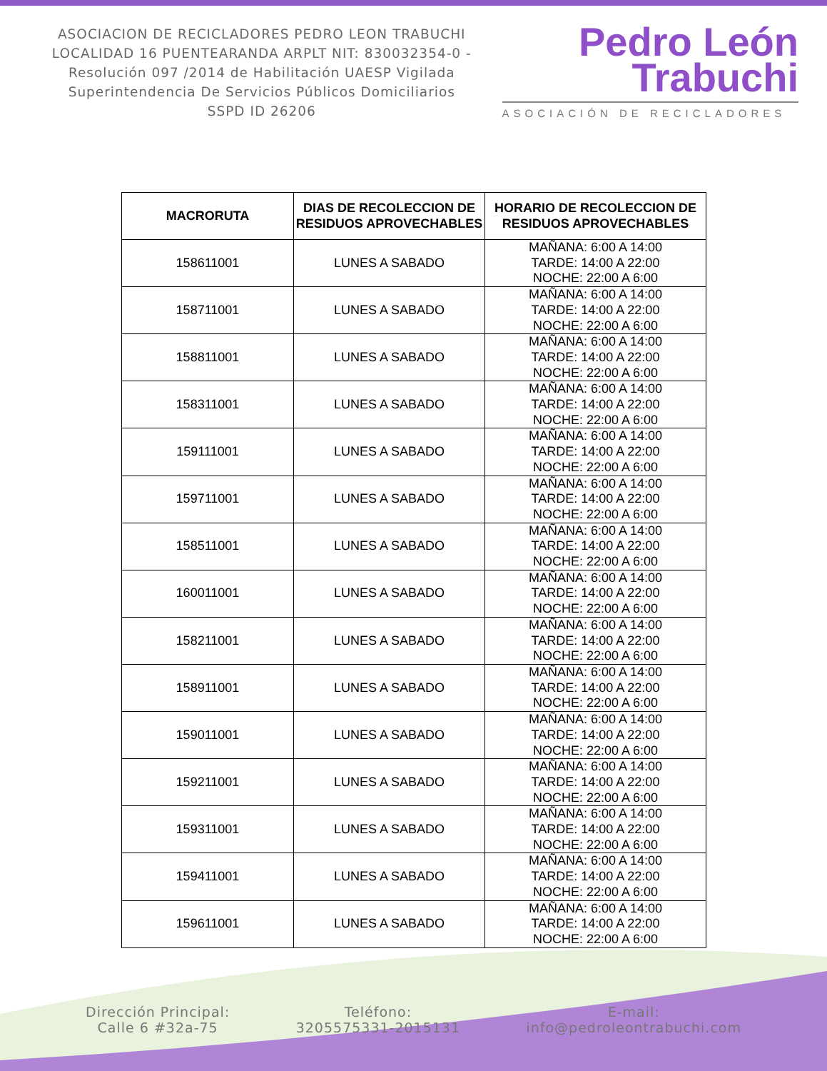ASOCIACION DE RECICLADORES PEDRO LEON TRABUCHI LOCALIDAD 16 PUENTEARANDA ARPLT NIT: 830032354-0 -Resolución 097 /2014 de Habilitación UAESP Vigilada Superintendencia De Servicios Públicos Domiciliarios SSPD ID 26206
Pedro León
Trabuchi
ASOCIACIÓN DE RECICLADORES
| MACRORUTA | DIAS DE RECOLECCION DE RESIDUOS APROVECHABLES | HORARIO DE RECOLECCION DE RESIDUOS APROVECHABLES |
| --- | --- | --- |
| 158611001 | LUNES A SABADO | MAÑANA: 6:00 A 14:00 TARDE: 14:00 A 22:00 NOCHE: 22:00 A 6:00 |
| 158711001 | LUNES A SABADO | MAÑANA: 6:00 A 14:00 TARDE: 14:00 A 22:00 NOCHE: 22:00 A 6:00 |
| 158811001 | LUNES A SABADO | MAÑANA: 6:00 A 14:00 TARDE: 14:00 A 22:00 NOCHE: 22:00 A 6:00 |
| 158311001 | LUNES A SABADO | MAÑANA: 6:00 A 14:00 TARDE: 14:00 A 22:00 NOCHE: 22:00 A 6:00 |
| 159111001 | LUNES A SABADO | MAÑANA: 6:00 A 14:00 TARDE: 14:00 A 22:00 NOCHE: 22:00 A 6:00 |
| 159711001 | LUNES A SABADO | MAÑANA: 6:00 A 14:00 TARDE: 14:00 A 22:00 NOCHE: 22:00 A 6:00 |
| 158511001 | LUNES A SABADO | MAÑANA: 6:00 A 14:00 TARDE: 14:00 A 22:00 NOCHE: 22:00 A 6:00 |
| 160011001 | LUNES A SABADO | MAÑANA: 6:00 A 14:00 TARDE: 14:00 A 22:00 NOCHE: 22:00 A 6:00 |
| 158211001 | LUNES A SABADO | MAÑANA: 6:00 A 14:00 TARDE: 14:00 A 22:00 NOCHE: 22:00 A 6:00 |
| 158911001 | LUNES A SABADO | MAÑANA: 6:00 A 14:00 TARDE: 14:00 A 22:00 NOCHE: 22:00 A 6:00 |
| 159011001 | LUNES A SABADO | MAÑANA: 6:00 A 14:00 TARDE: 14:00 A 22:00 NOCHE: 22:00 A 6:00 |
| 159211001 | LUNES A SABADO | MAÑANA: 6:00 A 14:00 TARDE: 14:00 A 22:00 NOCHE: 22:00 A 6:00 |
| 159311001 | LUNES A SABADO | MAÑANA: 6:00 A 14:00 TARDE: 14:00 A 22:00 NOCHE: 22:00 A 6:00 |
| 159411001 | LUNES A SABADO | MAÑANA: 6:00 A 14:00 TARDE: 14:00 A 22:00 NOCHE: 22:00 A 6:00 |
| 159611001 | LUNES A SABADO | MAÑANA: 6:00 A 14:00 TARDE: 14:00 A 22:00 NOCHE: 22:00 A 6:00 |
Dirección Principal:
Calle 6 #32a-75
Teléfono:
3205575331-2015131
E-mail:
info@pedroleontrabuchi.com